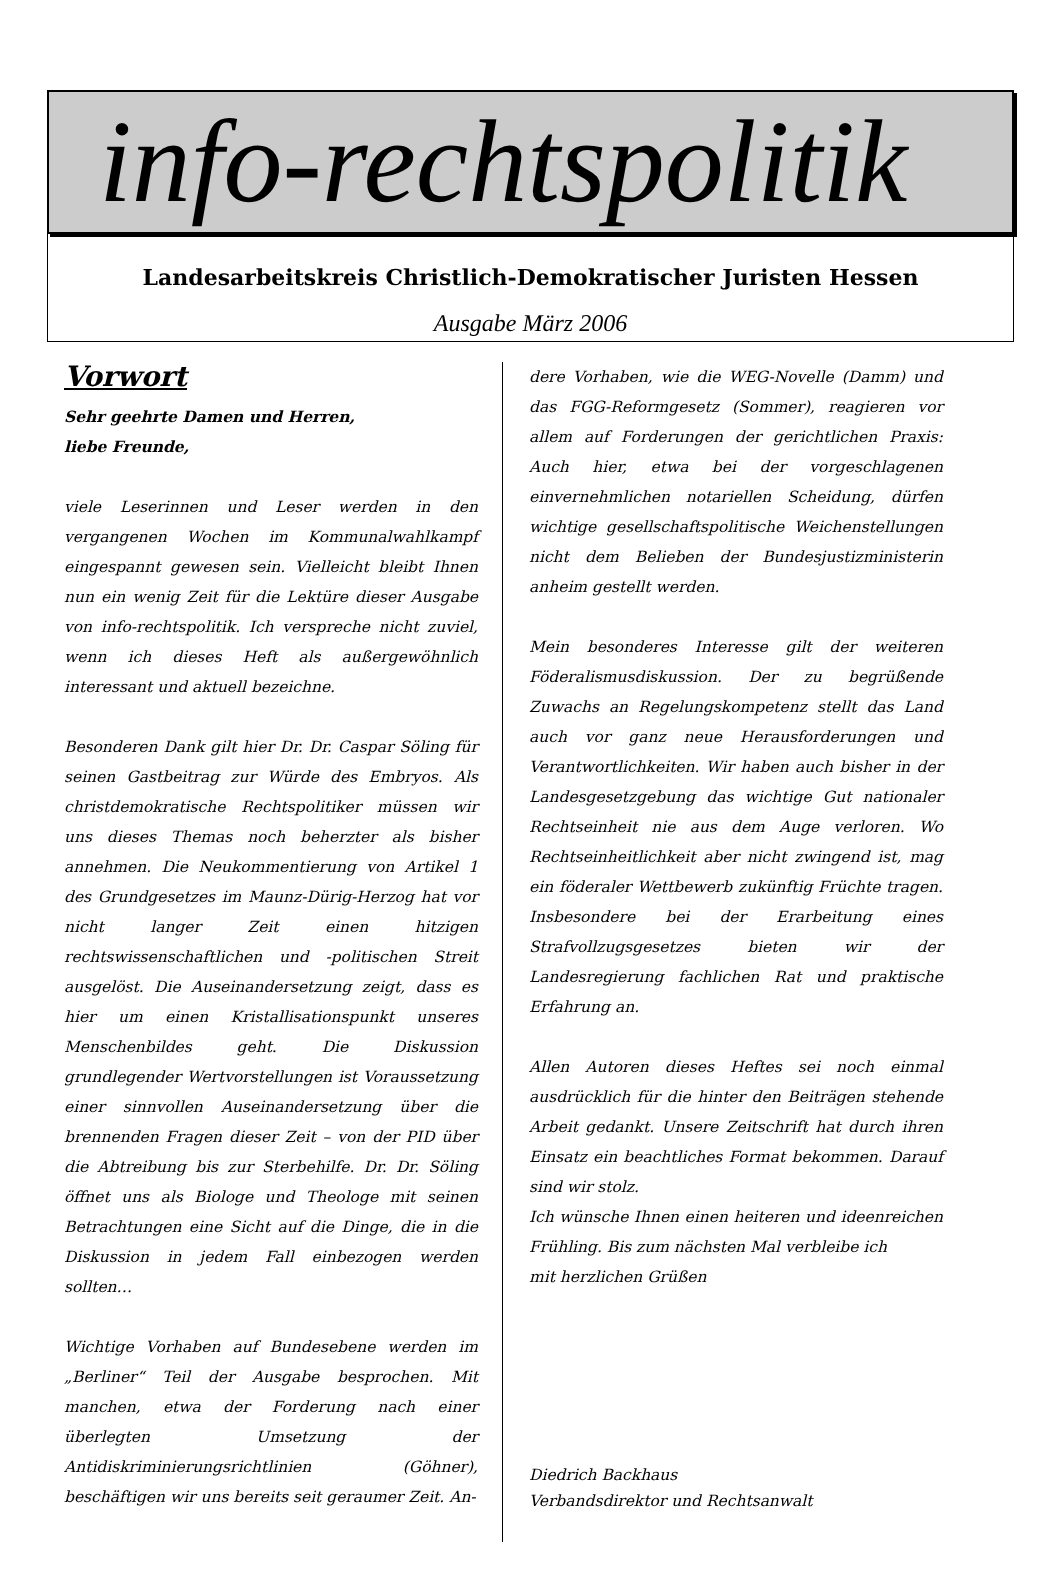info-rechtspolitik
Landesarbeitskreis Christlich-Demokratischer Juristen Hessen
Ausgabe März 2006
Vorwort
Sehr geehrte Damen und Herren,
liebe Freunde,
viele Leserinnen und Leser werden in den vergangenen Wochen im Kommunalwahlkampf eingespannt gewesen sein. Vielleicht bleibt Ihnen nun ein wenig Zeit für die Lektüre dieser Ausgabe von info-rechtspolitik. Ich verspreche nicht zuviel, wenn ich dieses Heft als außergewöhnlich interessant und aktuell bezeichne.
Besonderen Dank gilt hier Dr. Dr. Caspar Söling für seinen Gastbeitrag zur Würde des Embryos. Als christdemokratische Rechtspolitiker müssen wir uns dieses Themas noch beherzter als bisher annehmen. Die Neukommentierung von Artikel 1 des Grundgesetzes im Maunz-Dürig-Herzog hat vor nicht langer Zeit einen hitzigen rechtswissenschaftlichen und -politischen Streit ausgelöst. Die Auseinandersetzung zeigt, dass es hier um einen Kristallisationspunkt unseres Menschenbildes geht. Die Diskussion grundlegender Wertvorstellungen ist Voraussetzung einer sinnvollen Auseinandersetzung über die brennenden Fragen dieser Zeit – von der PID über die Abtreibung bis zur Sterbehilfe. Dr. Dr. Söling öffnet uns als Biologe und Theologe mit seinen Betrachtungen eine Sicht auf die Dinge, die in die Diskussion in jedem Fall einbezogen werden sollten…
Wichtige Vorhaben auf Bundesebene werden im „Berliner“ Teil der Ausgabe besprochen. Mit manchen, etwa der Forderung nach einer überlegten Umsetzung der Antidiskriminierungsrichtlinien (Göhner), beschäftigen wir uns bereits seit geraumer Zeit. An-
dere Vorhaben, wie die WEG-Novelle (Damm) und das FGG-Reformgesetz (Sommer), reagieren vor allem auf Forderungen der gerichtlichen Praxis: Auch hier, etwa bei der vorgeschlagenen einvernehmlichen notariellen Scheidung, dürfen wichtige gesellschaftspolitische Weichenstellungen nicht dem Belieben der Bundesjustizministerin anheim gestellt werden.
Mein besonderes Interesse gilt der weiteren Föderalismusdiskussion. Der zu begrüßende Zuwachs an Regelungskompetenz stellt das Land auch vor ganz neue Herausforderungen und Verantwortlichkeiten. Wir haben auch bisher in der Landesgesetzgebung das wichtige Gut nationaler Rechtseinheit nie aus dem Auge verloren. Wo Rechtseinheitlichkeit aber nicht zwingend ist, mag ein föderaler Wettbewerb zukünftig Früchte tragen. Insbesondere bei der Erarbeitung eines Strafvollzugsgesetzes bieten wir der Landesregierung fachlichen Rat und praktische Erfahrung an.
Allen Autoren dieses Heftes sei noch einmal ausdrücklich für die hinter den Beiträgen stehende Arbeit gedankt. Unsere Zeitschrift hat durch ihren Einsatz ein beachtliches Format bekommen. Darauf sind wir stolz.
Ich wünsche Ihnen einen heiteren und ideenreichen Frühling. Bis zum nächsten Mal verbleibe ich
mit herzlichen Grüßen
Diedrich Backhaus
Verbandsdirektor und Rechtsanwalt